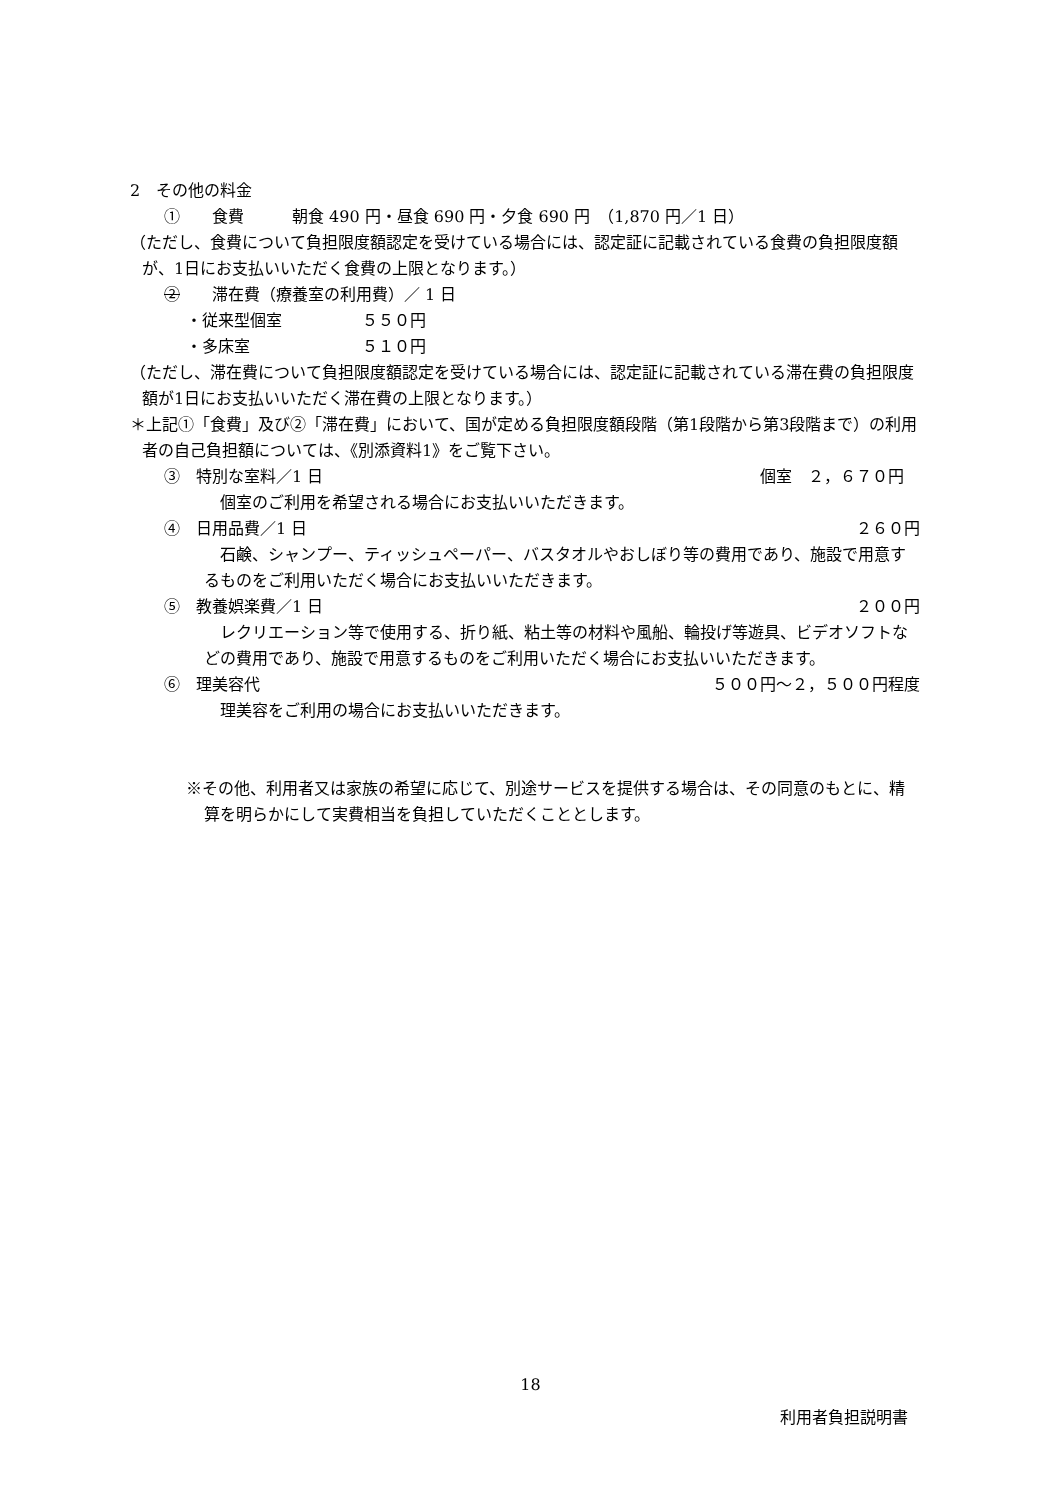2　その他の料金
①　　食費　　　朝食 490 円・昼食 690 円・夕食 690 円　（1,870 円／1 日）
（ただし、食費について負担限度額認定を受けている場合には、認定証に記載されている食費の負担限度額が、1日にお支払いいただく食費の上限となります。）
②　　滞在費（療養室の利用費）／ 1 日
・従来型個室　　　　　５５０円
・多床室　　　　　　　５１０円
（ただし、滞在費について負担限度額認定を受けている場合には、認定証に記載されている滞在費の負担限度額が1日にお支払いいただく滞在費の上限となります。）
＊上記①「食費」及び②「滞在費」において、国が定める負担限度額段階（第1段階から第3段階まで）の利用者の自己負担額については、《別添資料1》をご覧下さい。
③　特別な室料／1 日 個室　２，６７０円　
　個室のご利用を希望される場合にお支払いいただきます。
④　日用品費／1 日 ２６０円
　石鹸、シャンプー、ティッシュペーパー、バスタオルやおしぼり等の費用であり、施設で用意するものをご利用いただく場合にお支払いいただきます。
⑤　教養娯楽費／1 日 ２００円
　レクリエーション等で使用する、折り紙、粘土等の材料や風船、輪投げ等遊具、ビデオソフトなどの費用であり、施設で用意するものをご利用いただく場合にお支払いいただきます。
⑥　理美容代 ５００円～２，５００円程度
　理美容をご利用の場合にお支払いいただきます。
※その他、利用者又は家族の希望に応じて、別途サービスを提供する場合は、その同意のもとに、精算を明らかにして実費相当を負担していただくこととします。
18
利用者負担説明書